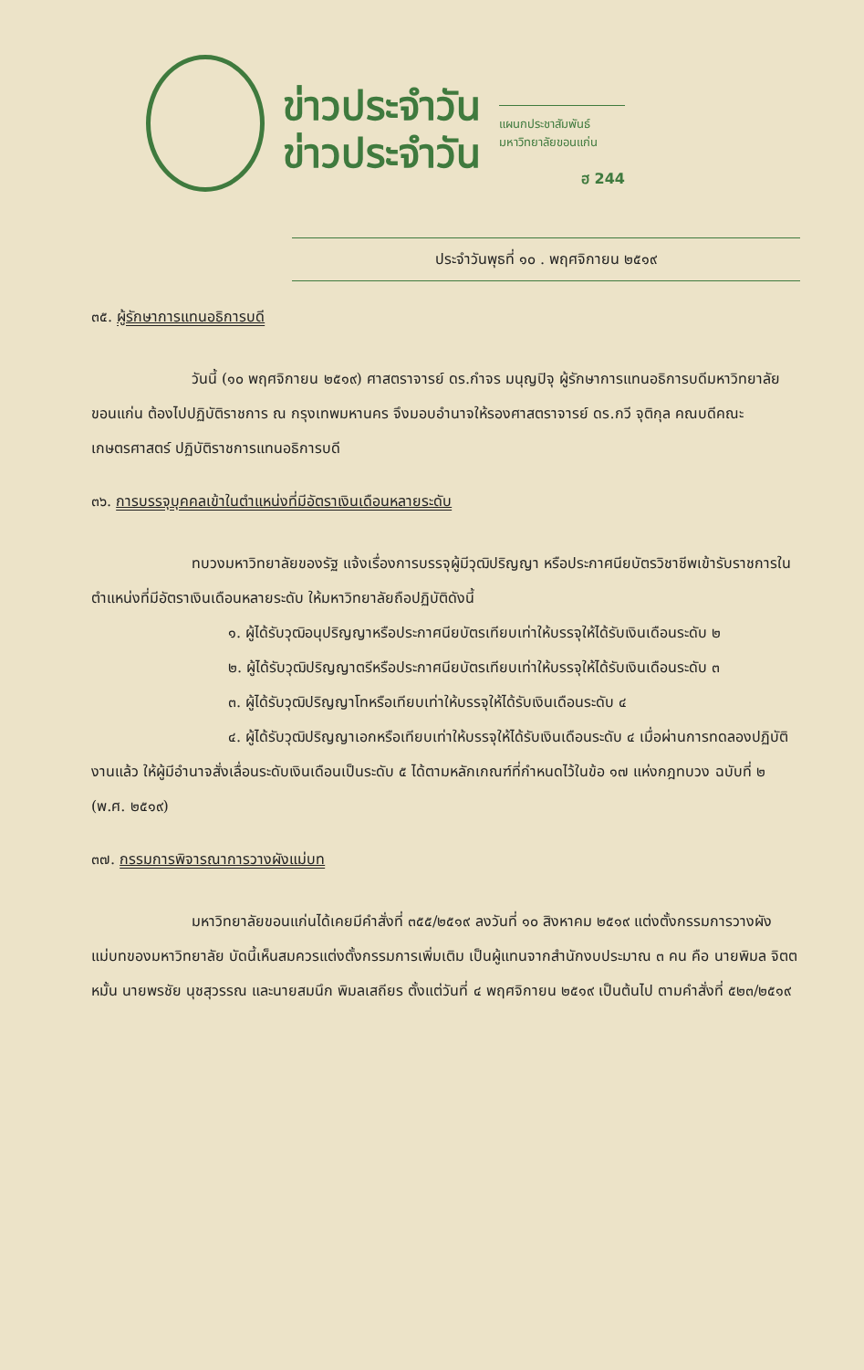ข่าวประจำวัน
ข่าวประจำวัน
แผนกประชาสัมพันธ์
มหาวิทยาลัยขอนแก่น
ฮ 244
ประจำวันพุธที่ ๑๐ . พฤศจิกายน ๒๕๑๙
๓๕. ผู้รักษาการแทนอธิการบดี
วันนี้ (๑๐ พฤศจิกายน ๒๕๑๙) ศาสตราจารย์ ดร.กำจร มนุญปิจุ ผู้รักษาการแทนอธิการบดีมหาวิทยาลัยขอนแก่น ต้องไปปฏิบัติราชการ ณ กรุงเทพมหานคร จึงมอบอำนาจให้รองศาสตราจารย์ ดร.กวี จุติกุล คณบดีคณะเกษตรศาสตร์ ปฏิบัติราชการแทนอธิการบดี
๓๖. การบรรจุบุคคลเข้าในตำแหน่งที่มีอัตราเงินเดือนหลายระดับ
ทบวงมหาวิทยาลัยของรัฐ แจ้งเรื่องการบรรจุผู้มีวุฒิปริญญา หรือประกาศนียบัตรวิชาชีพเข้ารับราชการในตำแหน่งที่มีอัตราเงินเดือนหลายระดับ ให้มหาวิทยาลัยถือปฏิบัติดังนี้
๑. ผู้ได้รับวุฒิอนุปริญญาหรือประกาศนียบัตรเทียบเท่าให้บรรจุให้ได้รับเงินเดือนระดับ ๒
๒. ผู้ได้รับวุฒิปริญญาตรีหรือประกาศนียบัตรเทียบเท่าให้บรรจุให้ได้รับเงินเดือนระดับ ๓
๓. ผู้ได้รับวุฒิปริญญาโทหรือเทียบเท่าให้บรรจุให้ได้รับเงินเดือนระดับ ๔
๔. ผู้ได้รับวุฒิปริญญาเอกหรือเทียบเท่าให้บรรจุให้ได้รับเงินเดือนระดับ ๔ เมื่อผ่านการทดลองปฏิบัติงานแล้ว ให้ผู้มีอำนาจสั่งเลื่อนระดับเงินเดือนเป็นระดับ ๕ ได้ตามหลักเกณฑ์ที่กำหนดไว้ในข้อ ๑๗ แห่งกฎทบวง ฉบับที่ ๒ (พ.ศ. ๒๕๑๙)
๓๗. กรรมการพิจารณาการวางผังแม่บท
มหาวิทยาลัยขอนแก่นได้เคยมีคำสั่งที่ ๓๕๕/๒๕๑๙ ลงวันที่ ๑๐ สิงหาคม ๒๕๑๙ แต่งตั้งกรรมการวางผังแม่บทของมหาวิทยาลัย บัดนี้เห็นสมควรแต่งตั้งกรรมการเพิ่มเติม เป็นผู้แทนจากสำนักงบประมาณ ๓ คน คือ นายพิมล จิตตหมั้น นายพรชัย นุชสุวรรณ และนายสมนึก พิมลเสถียร ตั้งแต่วันที่ ๔ พฤศจิกายน ๒๕๑๙ เป็นต้นไป ตามคำสั่งที่ ๕๒๓/๒๕๑๙